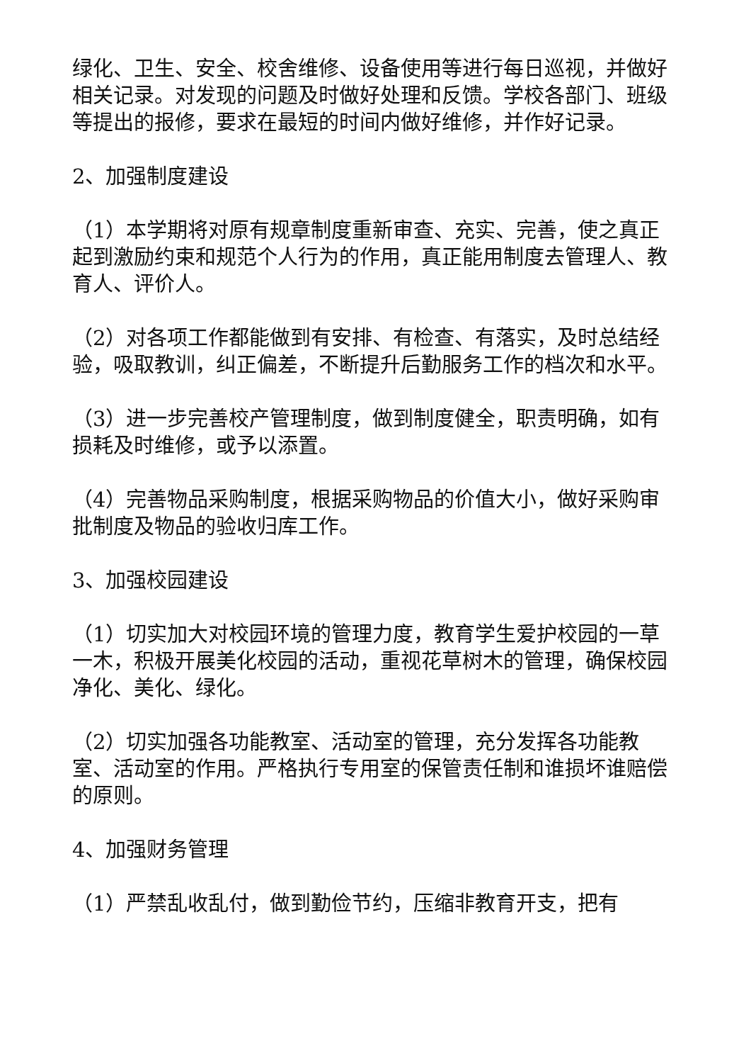绿化、卫生、安全、校舍维修、设备使用等进行每日巡视，并做好相关记录。对发现的问题及时做好处理和反馈。学校各部门、班级等提出的报修，要求在最短的时间内做好维修，并作好记录。
2、加强制度建设
（1）本学期将对原有规章制度重新审查、充实、完善，使之真正起到激励约束和规范个人行为的作用，真正能用制度去管理人、教育人、评价人。
（2）对各项工作都能做到有安排、有检查、有落实，及时总结经验，吸取教训，纠正偏差，不断提升后勤服务工作的档次和水平。
（3）进一步完善校产管理制度，做到制度健全，职责明确，如有损耗及时维修，或予以添置。
（4）完善物品采购制度，根据采购物品的价值大小，做好采购审批制度及物品的验收归库工作。
3、加强校园建设
（1）切实加大对校园环境的管理力度，教育学生爱护校园的一草一木，积极开展美化校园的活动，重视花草树木的管理，确保校园净化、美化、绿化。
（2）切实加强各功能教室、活动室的管理，充分发挥各功能教室、活动室的作用。严格执行专用室的保管责任制和谁损坏谁赔偿的原则。
4、加强财务管理
（1）严禁乱收乱付，做到勤俭节约，压缩非教育开支，把有